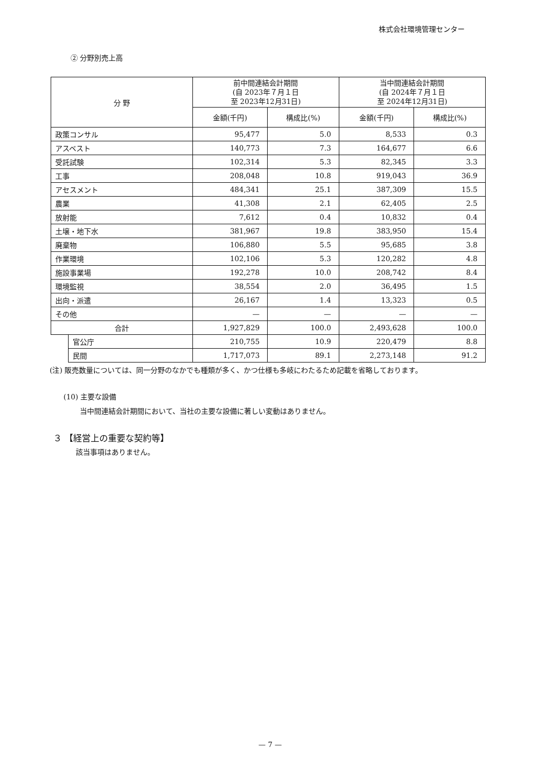株式会社環境管理センター
② 分野別売上高
| 分 野 | | 前中間連結会計期間 (自 2023年７月１日 至 2023年12月31日) | | 当中間連結会計期間 (自 2024年７月１日 至 2024年12月31日) | |
| --- | --- | --- | --- | --- | --- |
| | | 金額(千円) | 構成比(%) | 金額(千円) | 構成比(%) |
| 政策コンサル | | 95,477 | 5.0 | 8,533 | 0.3 |
| アスベスト | | 140,773 | 7.3 | 164,677 | 6.6 |
| 受託試験 | | 102,314 | 5.3 | 82,345 | 3.3 |
| 工事 | | 208,048 | 10.8 | 919,043 | 36.9 |
| アセスメント | | 484,341 | 25.1 | 387,309 | 15.5 |
| 農業 | | 41,308 | 2.1 | 62,405 | 2.5 |
| 放射能 | | 7,612 | 0.4 | 10,832 | 0.4 |
| 土壌・地下水 | | 381,967 | 19.8 | 383,950 | 15.4 |
| 廃棄物 | | 106,880 | 5.5 | 95,685 | 3.8 |
| 作業環境 | | 102,106 | 5.3 | 120,282 | 4.8 |
| 施設事業場 | | 192,278 | 10.0 | 208,742 | 8.4 |
| 環境監視 | | 38,554 | 2.0 | 36,495 | 1.5 |
| 出向・派遣 | | 26,167 | 1.4 | 13,323 | 0.5 |
| その他 | | — | — | — | — |
| 合計 | | 1,927,829 | 100.0 | 2,493,628 | 100.0 |
| | 官公庁 | 210,755 | 10.9 | 220,479 | 8.8 |
| | 民間 | 1,717,073 | 89.1 | 2,273,148 | 91.2 |
(注) 販売数量については、同一分野のなかでも種類が多く、かつ仕様も多岐にわたるため記載を省略しております。
(10) 主要な設備
当中間連結会計期間において、当社の主要な設備に著しい変動はありません。
３ 【経営上の重要な契約等】
該当事項はありません。
— 7 —